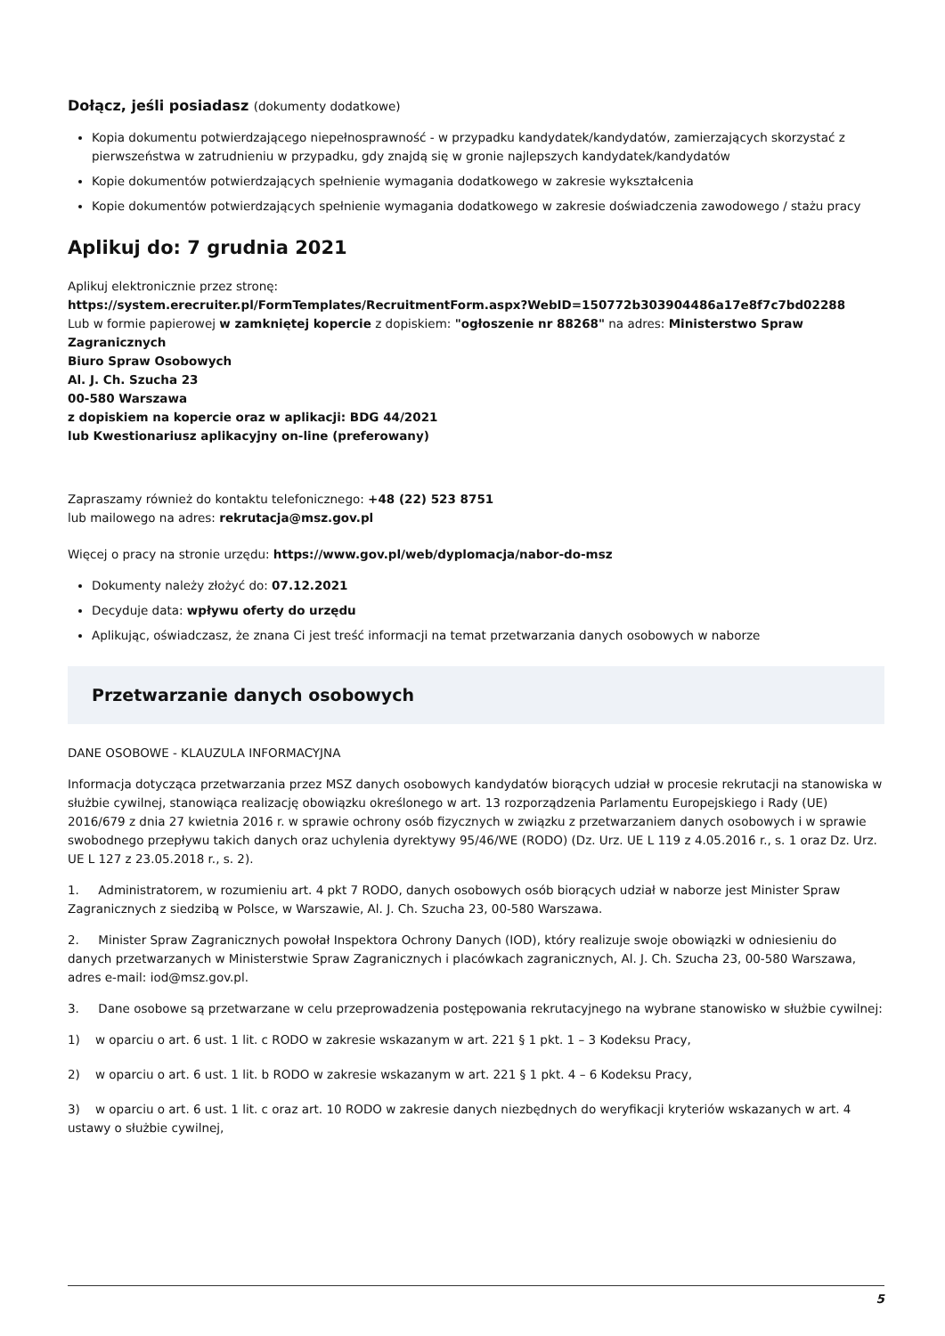Dołącz, jeśli posiadasz (dokumenty dodatkowe)
Kopia dokumentu potwierdzającego niepełnosprawność - w przypadku kandydatek/kandydatów, zamierzających skorzystać z pierwszeństwa w zatrudnieniu w przypadku, gdy znajdą się w gronie najlepszych kandydatek/kandydatów
Kopie dokumentów potwierdzających spełnienie wymagania dodatkowego w zakresie wykształcenia
Kopie dokumentów potwierdzających spełnienie wymagania dodatkowego w zakresie doświadczenia zawodowego / stażu pracy
Aplikuj do: 7 grudnia 2021
Aplikuj elektronicznie przez stronę:
https://system.erecruiter.pl/FormTemplates/RecruitmentForm.aspx?WebID=150772b303904486a17e8f7c7bd02288
Lub w formie papierowej w zamkniętej kopercie z dopiskiem: "ogłoszenie nr 88268" na adres: Ministerstwo Spraw Zagranicznych
Biuro Spraw Osobowych
Al. J. Ch. Szucha 23
00-580 Warszawa
z dopiskiem na kopercie oraz w aplikacji: BDG 44/2021
lub Kwestionariusz aplikacyjny on-line (preferowany)
Zapraszamy również do kontaktu telefonicznego: +48 (22) 523 8751
lub mailowego na adres: rekrutacja@msz.gov.pl
Więcej o pracy na stronie urzędu: https://www.gov.pl/web/dyplomacja/nabor-do-msz
Dokumenty należy złożyć do: 07.12.2021
Decyduje data: wpływu oferty do urzędu
Aplikując, oświadczasz, że znana Ci jest treść informacji na temat przetwarzania danych osobowych w naborze
Przetwarzanie danych osobowych
DANE OSOBOWE - KLAUZULA INFORMACYJNA
Informacja dotycząca przetwarzania przez MSZ danych osobowych kandydatów biorących udział w procesie rekrutacji na stanowiska w służbie cywilnej, stanowiąca realizację obowiązku określonego w art. 13 rozporządzenia Parlamentu Europejskiego i Rady (UE) 2016/679 z dnia 27 kwietnia 2016 r. w sprawie ochrony osób fizycznych w związku z przetwarzaniem danych osobowych i w sprawie swobodnego przepływu takich danych oraz uchylenia dyrektywy 95/46/WE (RODO) (Dz. Urz. UE L 119 z 4.05.2016 r., s. 1 oraz Dz. Urz. UE L 127 z 23.05.2018 r., s. 2).
1. Administratorem, w rozumieniu art. 4 pkt 7 RODO, danych osobowych osób biorących udział w naborze jest Minister Spraw Zagranicznych z siedzibą w Polsce, w Warszawie, Al. J. Ch. Szucha 23, 00-580 Warszawa.
2. Minister Spraw Zagranicznych powołał Inspektora Ochrony Danych (IOD), który realizuje swoje obowiązki w odniesieniu do danych przetwarzanych w Ministerstwie Spraw Zagranicznych i placówkach zagranicznych, Al. J. Ch. Szucha 23, 00-580 Warszawa, adres e-mail: iod@msz.gov.pl.
3. Dane osobowe są przetwarzane w celu przeprowadzenia postępowania rekrutacyjnego na wybrane stanowisko w służbie cywilnej:
1) w oparciu o art. 6 ust. 1 lit. c RODO w zakresie wskazanym w art. 221 § 1 pkt. 1 – 3 Kodeksu Pracy,
2) w oparciu o art. 6 ust. 1 lit. b RODO w zakresie wskazanym w art. 221 § 1 pkt. 4 – 6 Kodeksu Pracy,
3) w oparciu o art. 6 ust. 1 lit. c oraz art. 10 RODO w zakresie danych niezbędnych do weryfikacji kryteriów wskazanych w art. 4 ustawy o służbie cywilnej,
5